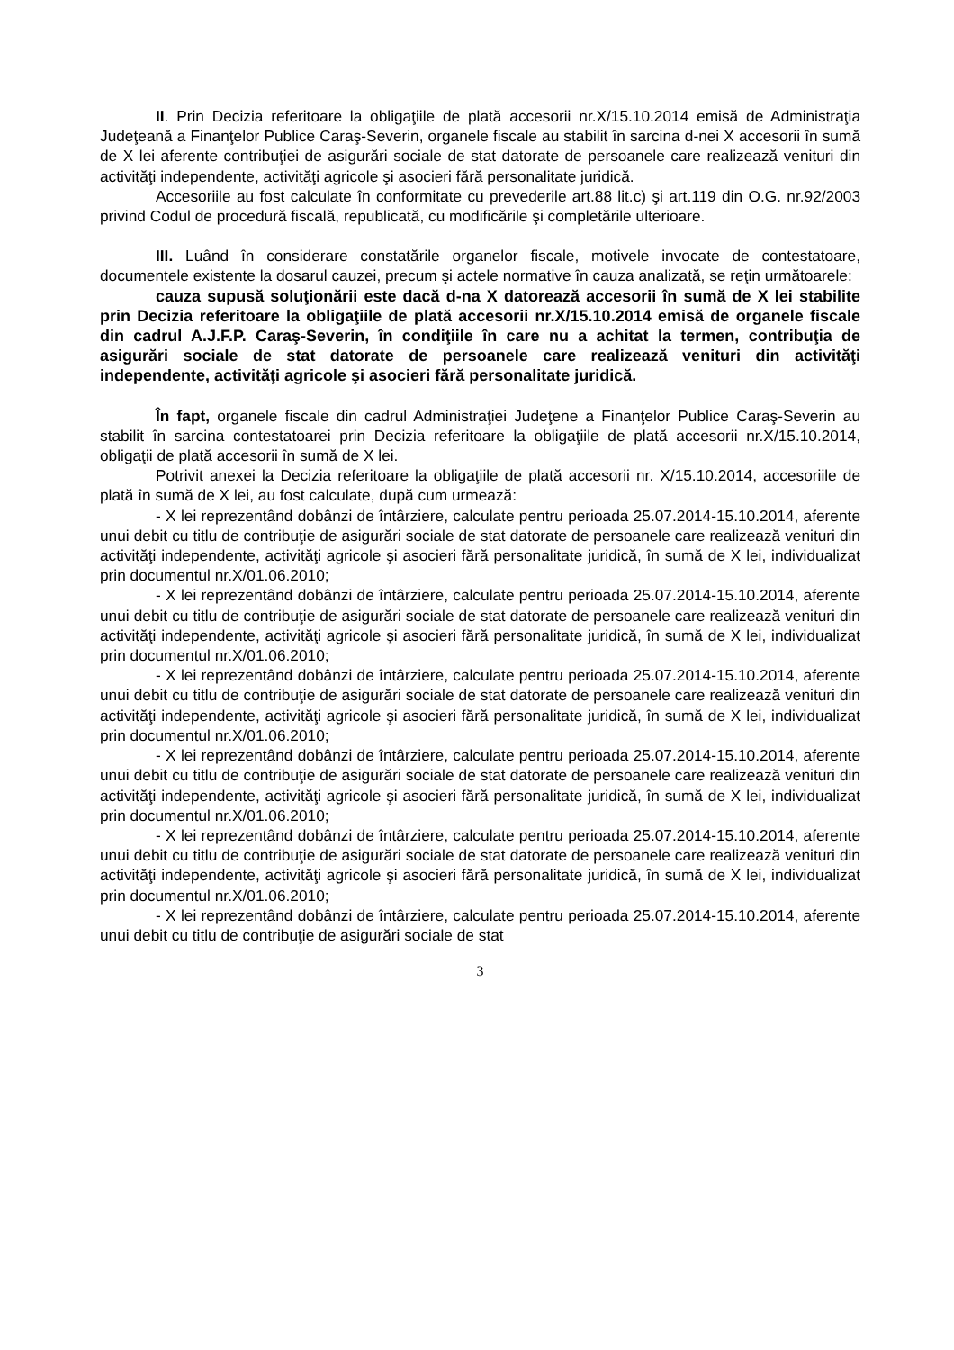II. Prin Decizia referitoare la obligaţiile de plată accesorii nr.X/15.10.2014 emisă de Administraţia Judeţeană a Finanţelor Publice Caraş-Severin, organele fiscale au stabilit în sarcina d-nei X accesorii în sumă de X lei aferente contribuţiei de asigurări sociale de stat datorate de persoanele care realizează venituri din activităţi independente, activităţi agricole şi asocieri fără personalitate juridică.
Accesoriile au fost calculate în conformitate cu prevederile art.88 lit.c) şi art.119 din O.G. nr.92/2003 privind Codul de procedură fiscală, republicată, cu modificările şi completările ulterioare.
III. Luând în considerare constatările organelor fiscale, motivele invocate de contestatoare, documentele existente la dosarul cauzei, precum şi actele normative în cauza analizată, se reţin următoarele:
cauza supusă soluţionării este dacă d-na X datorează accesorii în sumă de X lei stabilite prin Decizia referitoare la obligaţiile de plată accesorii nr.X/15.10.2014 emisă de organele fiscale din cadrul A.J.F.P. Caraş-Severin, în condiţiile în care nu a achitat la termen, contribuţia de asigurări sociale de stat datorate de persoanele care realizează venituri din activităţi independente, activităţi agricole şi asocieri fără personalitate juridică.
În fapt, organele fiscale din cadrul Administraţiei Judeţene a Finanţelor Publice Caraş-Severin au stabilit în sarcina contestatoarei prin Decizia referitoare la obligaţiile de plată accesorii nr.X/15.10.2014, obligaţii de plată accesorii în sumă de X lei.
Potrivit anexei la Decizia referitoare la obligaţiile de plată accesorii nr. X/15.10.2014, accesoriile de plată în sumă de X lei, au fost calculate, după cum urmează:
- X lei reprezentând dobânzi de întârziere, calculate pentru perioada 25.07.2014-15.10.2014, aferente unui debit cu titlu de contribuţie de asigurări sociale de stat datorate de persoanele care realizează venituri din activităţi independente, activităţi agricole şi asocieri fără personalitate juridică, în sumă de X lei, individualizat prin documentul nr.X/01.06.2010;
- X lei reprezentând dobânzi de întârziere, calculate pentru perioada 25.07.2014-15.10.2014, aferente unui debit cu titlu de contribuţie de asigurări sociale de stat datorate de persoanele care realizează venituri din activităţi independente, activităţi agricole şi asocieri fără personalitate juridică, în sumă de X lei, individualizat prin documentul nr.X/01.06.2010;
- X lei reprezentând dobânzi de întârziere, calculate pentru perioada 25.07.2014-15.10.2014, aferente unui debit cu titlu de contribuţie de asigurări sociale de stat datorate de persoanele care realizează venituri din activităţi independente, activităţi agricole şi asocieri fără personalitate juridică, în sumă de X lei, individualizat prin documentul nr.X/01.06.2010;
- X lei reprezentând dobânzi de întârziere, calculate pentru perioada 25.07.2014-15.10.2014, aferente unui debit cu titlu de contribuţie de asigurări sociale de stat datorate de persoanele care realizează venituri din activităţi independente, activităţi agricole şi asocieri fără personalitate juridică, în sumă de X lei, individualizat prin documentul nr.X/01.06.2010;
- X lei reprezentând dobânzi de întârziere, calculate pentru perioada 25.07.2014-15.10.2014, aferente unui debit cu titlu de contribuţie de asigurări sociale de stat datorate de persoanele care realizează venituri din activităţi independente, activităţi agricole şi asocieri fără personalitate juridică, în sumă de X lei, individualizat prin documentul nr.X/01.06.2010;
- X lei reprezentând dobânzi de întârziere, calculate pentru perioada 25.07.2014-15.10.2014, aferente unui debit cu titlu de contribuţie de asigurări sociale de stat
3